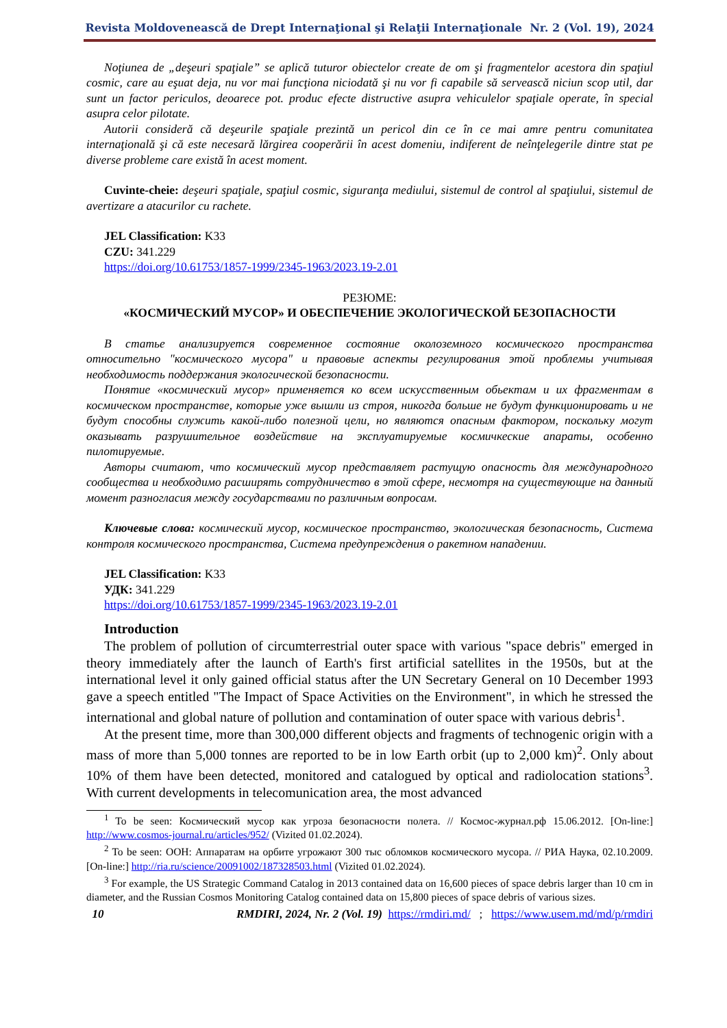Revista Moldovenească de Drept Internaţional şi Relaţii Internaţionale Nr. 2 (Vol. 19), 2024
Noţiunea de „deşeuri spaţiale” se aplică tuturor obiectelor create de om şi fragmentelor acestora din spaţiul cosmic, care au eşuat deja, nu vor mai funcţiona niciodată şi nu vor fi capabile să servească niciun scop util, dar sunt un factor periculos, deoarece pot. produc efecte distructive asupra vehiculelor spaţiale operate, în special asupra celor pilotate.
Autorii consideră că deşeurile spaţiale prezintă un pericol din ce în ce mai amre pentru comunitatea internaţională şi că este necesară lărgirea cooperării în acest domeniu, indiferent de neînţelegerile dintre stat pe diverse probleme care există în acest moment.
Cuvinte-cheie: deşeuri spaţiale, spaţiul cosmic, siguranţa mediului, sistemul de control al spaţiului, sistemul de avertizare a atacurilor cu rachete.
JEL Classification: K33
CZU: 341.229
https://doi.org/10.61753/1857-1999/2345-1963/2023.19-2.01
РЕЗЮМЕ:
«КОСМИЧЕСКИЙ МУСОР» И ОБЕСПЕЧЕНИЕ ЭКОЛОГИЧЕСКОЙ БЕЗОПАСНОСТИ
В статье анализируется современное состояние околоземного космического пространства относительно "космического мусора" и правовые аспекты регулирования этой проблемы учитывая необходимость поддержания экологической безопасности.
Понятие «космический мусор» применяется ко всем искусственным обьектам и их фрагментам в космическом пространстве, которые уже вышли из строя, никогда больше не будут функционировать и не будут способны служить какой-либо полезной цели, но являются опасным фактором, поскольку могут оказывать разрушительное воздействие на эксплуатируемые космичкеские апараты, особенно пилотируемые.
Авторы считают, что космический мусор представляет растущую опасность для международного сообщества и необходимо расширять сотрудничество в этой сфере, несмотря на существующие на данный момент разногласия между государствами по различным вопросам.
Ключевые слова: космический мусор, космическое пространство, экологическая безопасность, Система контроля космического пространства, Система предупреждения о ракетном нападении.
JEL Classification: K33
УДК: 341.229
https://doi.org/10.61753/1857-1999/2345-1963/2023.19-2.01
Introduction
The problem of pollution of circumterrestrial outer space with various "space debris" emerged in theory immediately after the launch of Earth's first artificial satellites in the 1950s, but at the international level it only gained official status after the UN Secretary General on 10 December 1993 gave a speech entitled "The Impact of Space Activities on the Environment", in which he stressed the international and global nature of pollution and contamination of outer space with various debris<sup>1</sup>.
At the present time, more than 300,000 different objects and fragments of technogenic origin with a mass of more than 5,000 tonnes are reported to be in low Earth orbit (up to 2,000 km)<sup>2</sup>. Only about 10% of them have been detected, monitored and catalogued by optical and radiolocation stations<sup>3</sup>. With current developments in telecomunication area, the most advanced
<sup>1</sup> To be seen: Космический мусор как угроза безопасности полета. // Космос-журнал.рф 15.06.2012. [On-line:] http://www.cosmos-journal.ru/articles/952/ (Vizited 01.02.2024).
<sup>2</sup> To be seen: ООН: Аппаратам на орбите угрожают 300 тыс обломков космического мусора. // РИА Наука, 02.10.2009. [On-line:] http://ria.ru/science/20091002/187328503.html (Vizited 01.02.2024).
<sup>3</sup> For example, the US Strategic Command Catalog in 2013 contained data on 16,600 pieces of space debris larger than 10 cm in diameter, and the Russian Cosmos Monitoring Catalog contained data on 15,800 pieces of space debris of various sizes.
10 RMDIRI, 2024, Nr. 2 (Vol. 19) https://rmdiri.md/ ; https://www.usem.md/md/p/rmdiri